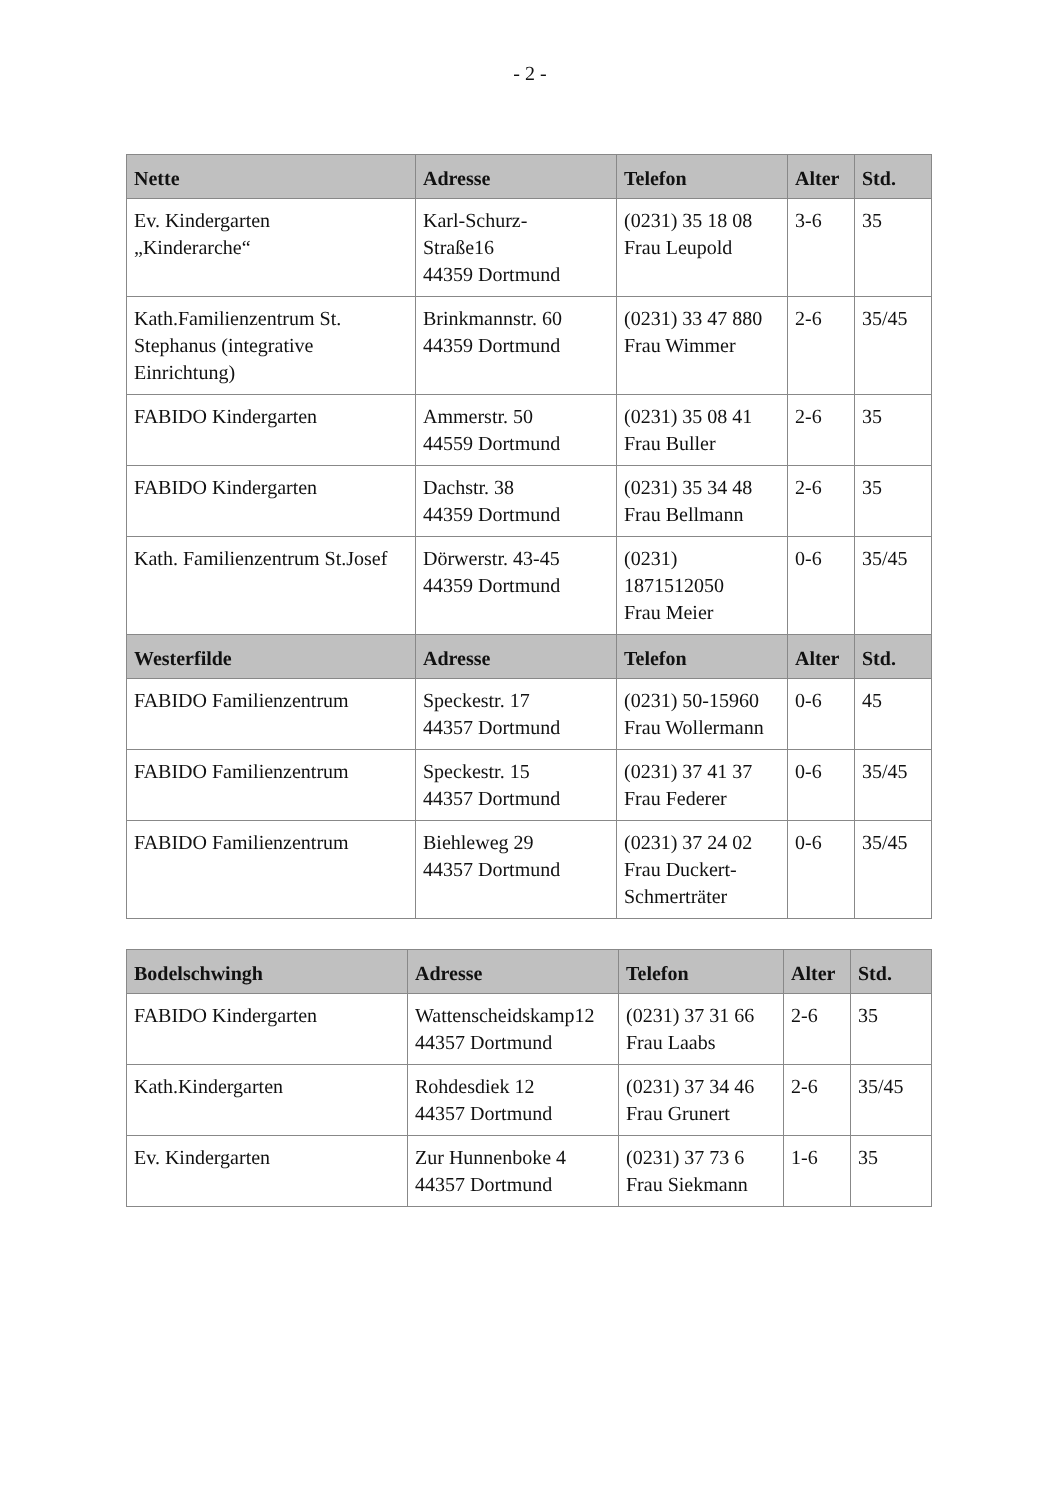- 2 -
| Nette | Adresse | Telefon | Alter | Std. |
| --- | --- | --- | --- | --- |
| Ev. Kindergarten „Kinderarche“ | Karl-Schurz- Straße16 44359 Dortmund | (0231) 35 18 08 Frau Leupold | 3-6 | 35 |
| Kath.Familienzentrum St. Stephanus (integrative Einrichtung) | Brinkmannstr. 60 44359 Dortmund | (0231) 33 47 880 Frau Wimmer | 2-6 | 35/45 |
| FABIDO Kindergarten | Ammerstr. 50 44559 Dortmund | (0231) 35 08 41 Frau Buller | 2-6 | 35 |
| FABIDO Kindergarten | Dachstr. 38 44359 Dortmund | (0231) 35 34 48 Frau Bellmann | 2-6 | 35 |
| Kath. Familienzentrum St.Josef | Dörwerstr. 43-45 44359 Dortmund | (0231) 1871512050 Frau Meier | 0-6 | 35/45 |
| Westerfilde | Adresse | Telefon | Alter | Std. |
| FABIDO Familienzentrum | Speckestr. 17 44357 Dortmund | (0231) 50-15960 Frau Wollermann | 0-6 | 45 |
| FABIDO Familienzentrum | Speckestr. 15 44357 Dortmund | (0231) 37 41 37 Frau Federer | 0-6 | 35/45 |
| FABIDO Familienzentrum | Biehleweg 29 44357 Dortmund | (0231) 37 24 02 Frau Duckert-Schmerträter | 0-6 | 35/45 |
| Bodelschwingh | Adresse | Telefon | Alter | Std. |
| --- | --- | --- | --- | --- |
| FABIDO Kindergarten | Wattenscheidskamp12 44357 Dortmund | (0231) 37 31 66 Frau Laabs | 2-6 | 35 |
| Kath.Kindergarten | Rohdesdiek 12 44357 Dortmund | (0231) 37 34 46 Frau Grunert | 2-6 | 35/45 |
| Ev. Kindergarten | Zur Hunnenboke 4 44357 Dortmund | (0231) 37 73 6 Frau Siekmann | 1-6 | 35 |